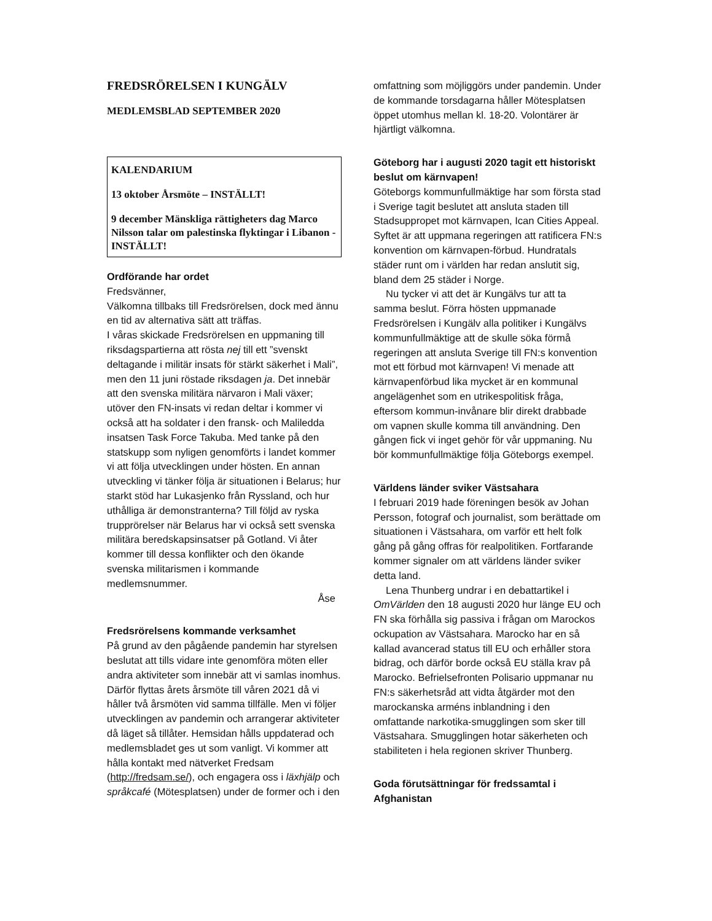FREDSRÖRELSEN I KUNGÄLV
MEDLEMSBLAD SEPTEMBER 2020
KALENDARIUM
13 oktober Årsmöte – INSTÄLLT!
9 december Mänskliga rättigheters dag Marco Nilsson talar om palestinska flyktingar i Libanon - INSTÄLLT!
Ordförande har ordet
Fredsvänner,
Välkomna tillbaks till Fredsrörelsen, dock med ännu en tid av alternativa sätt att träffas.
I våras skickade Fredsrörelsen en uppmaning till riksdagspartierna att rösta nej till ett ”svenskt deltagande i militär insats för stärkt säkerhet i Mali”, men den 11 juni röstade riksdagen ja. Det innebär att den svenska militära närvaron i Mali växer; utöver den FN-insats vi redan deltar i kommer vi också att ha soldater i den fransk- och Maliledda insatsen Task Force Takuba. Med tanke på den statskupp som nyligen genomförts i landet kommer vi att följa utvecklingen under hösten. En annan utveckling vi tänker följa är situationen i Belarus; hur starkt stöd har Lukasjenko från Ryssland, och hur uthålliga är demonstranterna? Till följd av ryska trupprörelser när Belarus har vi också sett svenska militära beredskapsinsatser på Gotland. Vi åter kommer till dessa konflikter och den ökande svenska militarismen i kommande medlemsnummer.
Åse
Fredsrörelsens kommande verksamhet
På grund av den pågående pandemin har styrelsen beslutat att tills vidare inte genomföra möten eller andra aktiviteter som innebär att vi samlas inomhus. Därför flyttas årets årsmöte till våren 2021 då vi håller två årsmöten vid samma tillfälle. Men vi följer utvecklingen av pandemin och arrangerar aktiviteter då läget så tillåter. Hemsidan hålls uppdaterad och medlemsbladet ges ut som vanligt. Vi kommer att hålla kontakt med nätverket Fredsam (http://fredsam.se/), och engagera oss i läxhjälp och språkcafé (Mötesplatsen) under de former och i den
omfattning som möjliggörs under pandemin. Under de kommande torsdagarna håller Mötesplatsen öppet utomhus mellan kl. 18-20. Volontärer är hjärtligt välkomna.
Göteborg har i augusti 2020 tagit ett historiskt beslut om kärnvapen!
Göteborgs kommunfullmäktige har som första stad i Sverige tagit beslutet att ansluta staden till Stadsuppropet mot kärnvapen, Ican Cities Appeal. Syftet är att uppmana regeringen att ratificera FN:s konvention om kärnvapen-förbud. Hundratals städer runt om i världen har redan anslutit sig, bland dem 25 städer i Norge.
Nu tycker vi att det är Kungälvs tur att ta samma beslut. Förra hösten uppmanade Fredsrörelsen i Kungälv alla politiker i Kungälvs kommunfullmäktige att de skulle söka förmå regeringen att ansluta Sverige till FN:s konvention mot ett förbud mot kärnvapen! Vi menade att kärnvapenförbud lika mycket är en kommunal angelägenhet som en utrikespolitisk fråga, eftersom kommun-invånare blir direkt drabbade om vapnen skulle komma till användning. Den gången fick vi inget gehör för vår uppmaning. Nu bör kommunfullmäktige följa Göteborgs exempel.
Världens länder sviker Västsahara
I februari 2019 hade föreningen besök av Johan Persson, fotograf och journalist, som berättade om situationen i Västsahara, om varför ett helt folk gång på gång offras för realpolitiken. Fortfarande kommer signaler om att världens länder sviker detta land.
Lena Thunberg undrar i en debattartikel i OmVärlden den 18 augusti 2020 hur länge EU och FN ska förhålla sig passiva i frågan om Marockos ockupation av Västsahara. Marocko har en så kallad avancerad status till EU och erhåller stora bidrag, och därför borde också EU ställa krav på Marocko. Befrielsefronten Polisario uppmanar nu FN:s säkerhetsråd att vidta åtgärder mot den marockanska arméns inblandning i den omfattande narkotika-smugglingen som sker till Västsahara. Smugglingen hotar säkerheten och stabiliteten i hela regionen skriver Thunberg.
Goda förutsättningar för fredssamtal i Afghanistan